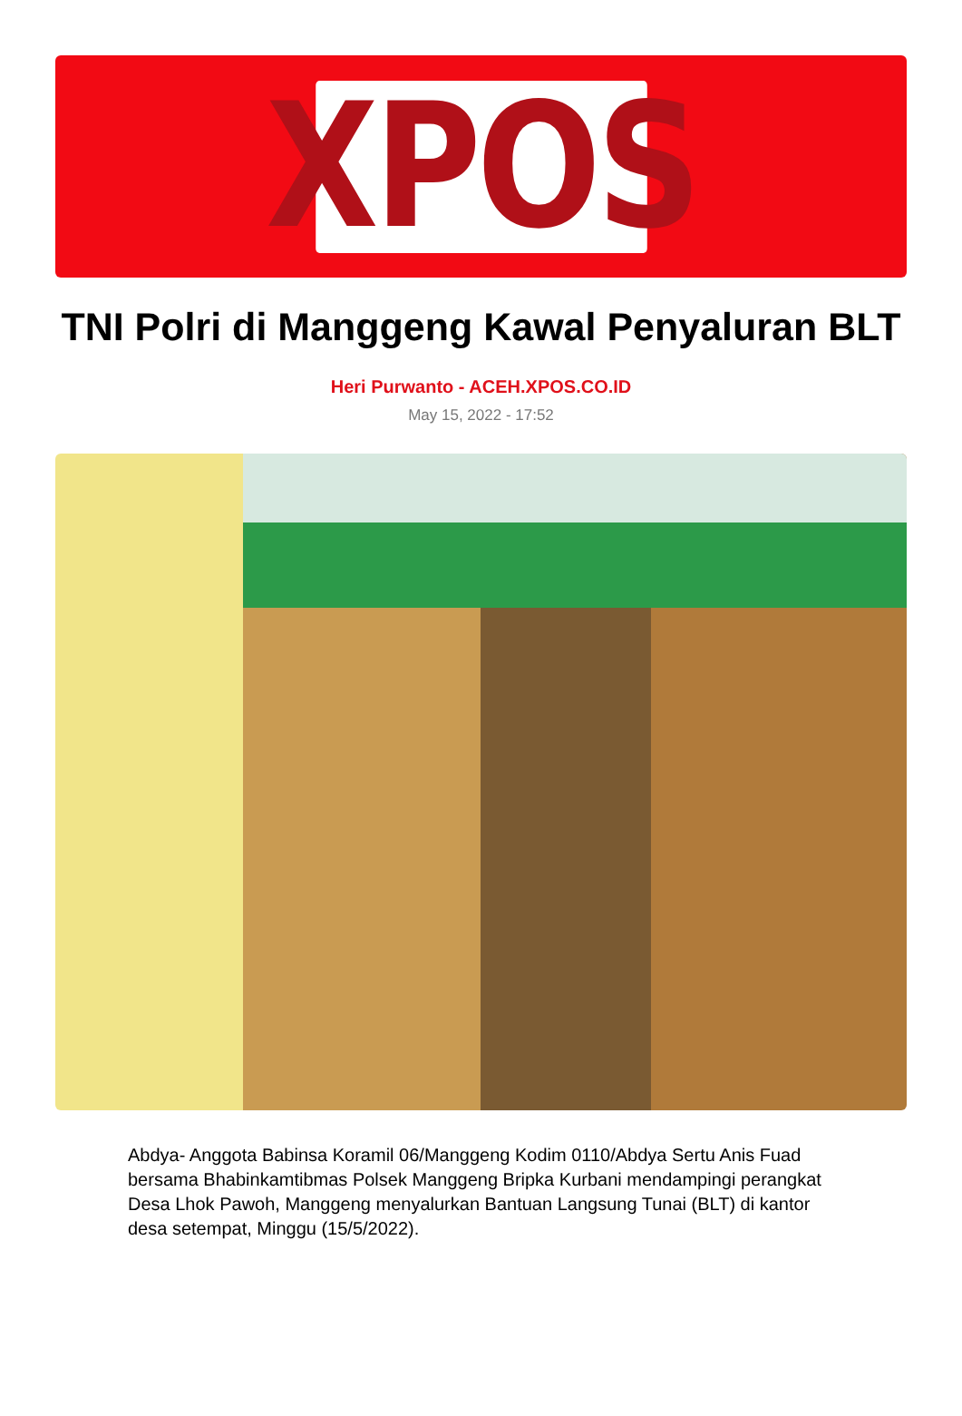XPOS
TNI Polri di Manggeng Kawal Penyaluran BLT
Heri Purwanto - ACEH.XPOS.CO.ID
May 15, 2022 - 17:52
Abdya- Anggota Babinsa Koramil 06/Manggeng Kodim 0110/Abdya Sertu Anis Fuad bersama Bhabinkamtibmas Polsek Manggeng Bripka Kurbani mendampingi perangkat Desa Lhok Pawoh, Manggeng menyalurkan Bantuan Langsung Tunai (BLT) di kantor desa setempat, Minggu (15/5/2022).